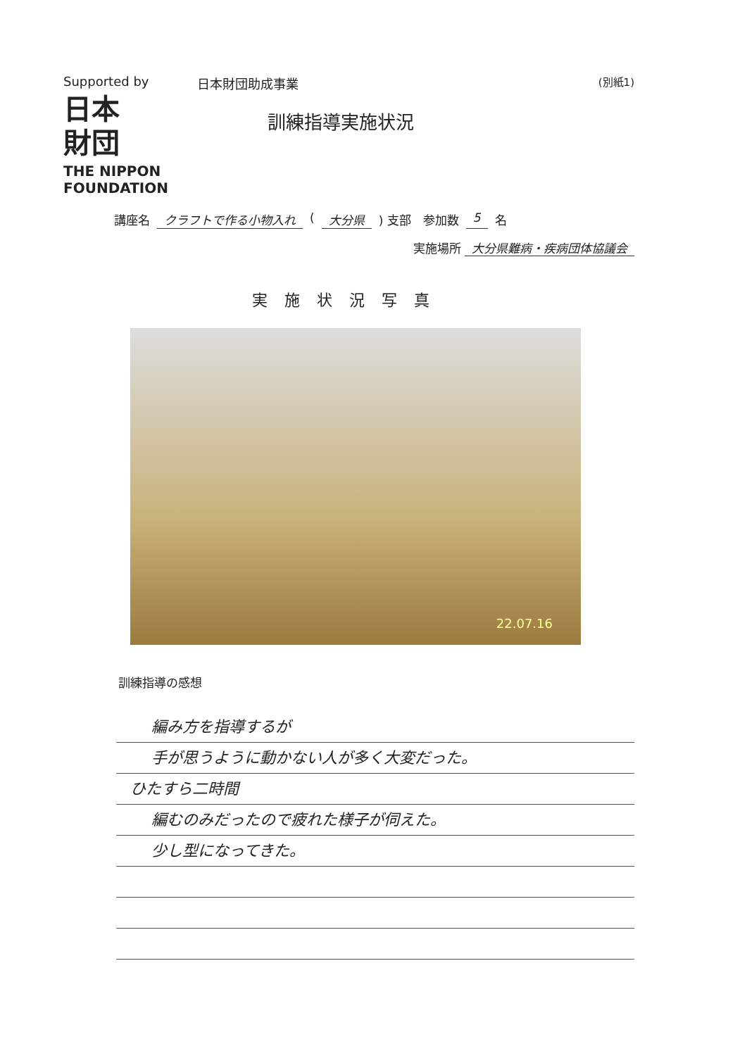Supported by
日本
財団
THE NIPPON
FOUNDATION
日本財団助成事業
訓練指導実施状況
(別紙1)
講座名 クラフトで作る小物入れ ( 大分県 ) 支部　参加数 5 名
実施場所 大分県難病・疾病団体協議会
実施状況写真
22.07.16
訓練指導の感想
編み方を指導するが
手が思うように動かない人が多く大変だった。
ひたすら二時間
編むのみだったので疲れた様子が伺えた。
少し型になってきた。